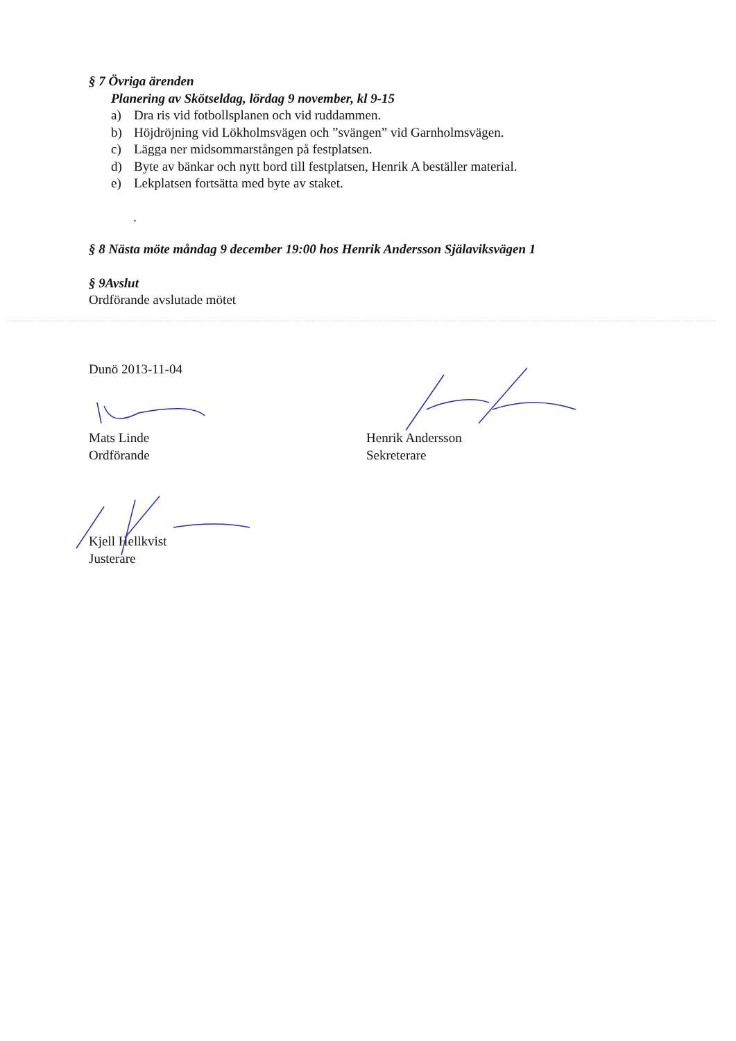§ 7 Övriga ärenden
Planering av Skötseldag, lördag 9 november, kl 9-15
a) Dra ris vid fotbollsplanen och vid ruddammen.
b) Höjdröjning vid Lökholmsvägen och ”svängen” vid Garnholmsvägen.
c) Lägga ner midsommarstången på festplatsen.
d) Byte av bänkar och nytt bord till festplatsen, Henrik A beställer material.
e) Lekplatsen fortsätta med byte av staket.
.
§ 8 Nästa möte måndag 9 december 19:00 hos Henrik Andersson Själaviksvägen 1
§ 9Avslut
Ordförande avslutade mötet
Dunö 2013-11-04
Mats Linde
Ordförande
Henrik Andersson
Sekreterare
Kjell Hellkvist
Justerare